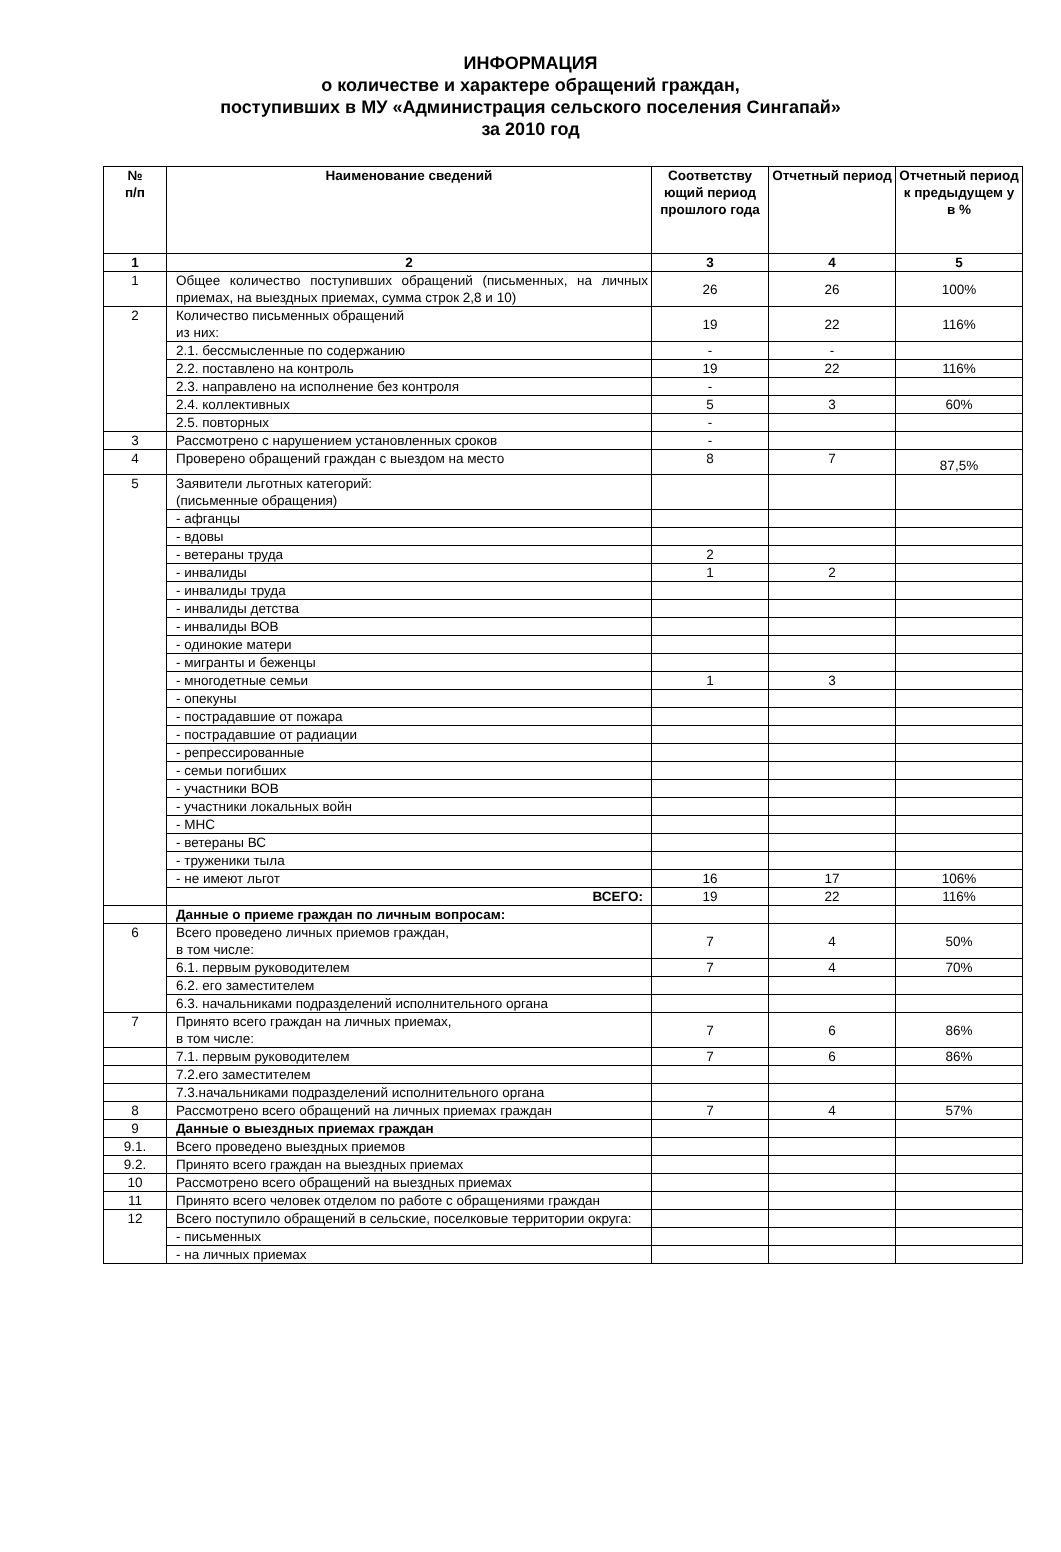ИНФОРМАЦИЯ
о количестве и характере обращений граждан,
поступивших в МУ «Администрация сельского поселения Сингапай»
за 2010 год
| № п/п | Наименование сведений | Соответству ющий период прошлого года | Отчетный период | Отчетный период к предыдущем у в % |
| --- | --- | --- | --- | --- |
| 1 | 2 | 3 | 4 | 5 |
| 1 | Общее количество поступивших обращений (письменных, на личных приемах, на выездных приемах, сумма строк 2,8 и 10) | 26 | 26 | 100% |
| 2 | Количество письменных обращений из них: | 19 | 22 | 116% |
| | 2.1. бессмысленные по содержанию | - | - | |
| | 2.2. поставлено на контроль | 19 | 22 | 116% |
| | 2.3. направлено на исполнение без контроля | - | | |
| | 2.4. коллективных | 5 | 3 | 60% |
| | 2.5. повторных | - | | |
| 3 | Рассмотрено с нарушением установленных сроков | - | | |
| 4 | Проверено обращений граждан с выездом на место | 8 | 7 | 87,5% |
| 5 | Заявители льготных категорий: (письменные обращения) | | | |
| | - афганцы | | | |
| | - вдовы | | | |
| | - ветераны труда | 2 | | |
| | - инвалиды | 1 | 2 | |
| | - инвалиды труда | | | |
| | - инвалиды детства | | | |
| | - инвалиды ВОВ | | | |
| | - одинокие матери | | | |
| | - мигранты и беженцы | | | |
| | - многодетные семьи | 1 | 3 | |
| | - опекуны | | | |
| | - пострадавшие от пожара | | | |
| | - пострадавшие от радиации | | | |
| | - репрессированные | | | |
| | - семьи погибших | | | |
| | - участники ВОВ | | | |
| | - участники локальных войн | | | |
| | - МНС | | | |
| | - ветераны ВС | | | |
| | - труженики тыла | | | |
| | - не имеют льгот | 16 | 17 | 106% |
| | ВСЕГО: | 19 | 22 | 116% |
| | Данные о приеме граждан по личным вопросам: | | | |
| 6 | Всего проведено личных приемов граждан, в том числе: | 7 | 4 | 50% |
| | 6.1. первым руководителем | 7 | 4 | 70% |
| | 6.2. его заместителем | | | |
| | 6.3. начальниками подразделений исполнительного органа | | | |
| 7 | Принято всего граждан на личных приемах, в том числе: | 7 | 6 | 86% |
| | 7.1. первым руководителем | 7 | 6 | 86% |
| | 7.2.его заместителем | | | |
| | 7.3.начальниками подразделений исполнительного органа | | | |
| 8 | Рассмотрено всего обращений на личных приемах граждан | 7 | 4 | 57% |
| 9 | Данные о выездных приемах граждан | | | |
| 9.1. | Всего проведено выездных приемов | | | |
| 9.2. | Принято всего граждан на выездных приемах | | | |
| 10 | Рассмотрено всего обращений на выездных приемах | | | |
| 11 | Принято всего человек отделом по работе с обращениями граждан | | | |
| 12 | Всего поступило обращений в сельские, поселковые территории округа: | | | |
| | - письменных | | | |
| | - на личных приемах | | | |